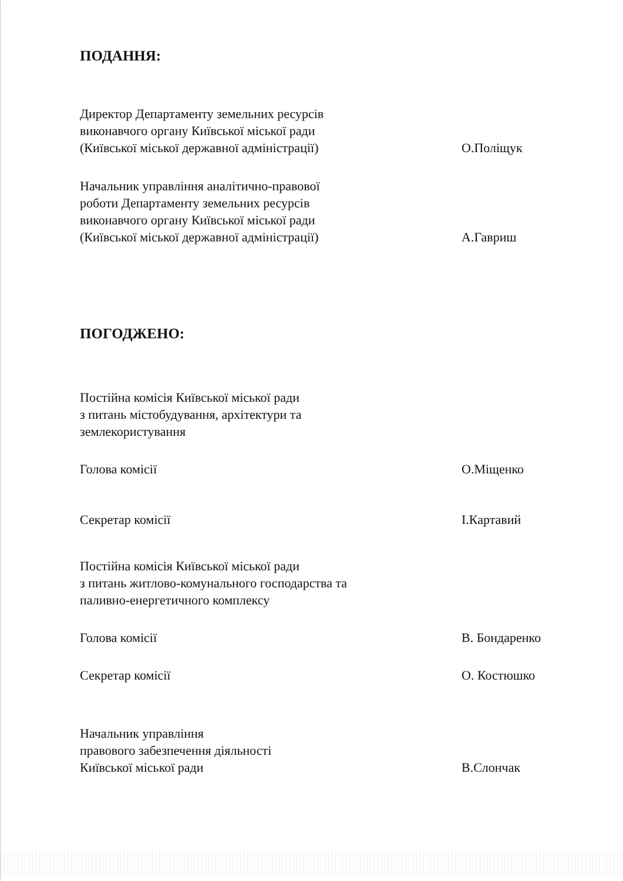ПОДАННЯ:
Директор Департаменту земельних ресурсів
виконавчого органу Київської міської ради
(Київської міської державної адміністрації)
О.Поліщук
Начальник управління аналітично-правової
роботи Департаменту земельних ресурсів
виконавчого органу Київської міської ради
(Київської міської державної адміністрації)
А.Гавриш
ПОГОДЖЕНО:
Постійна комісія Київської міської ради
з питань містобудування, архітектури та
землекористування
Голова комісії
О.Міщенко
Секретар комісії
І.Картавий
Постійна комісія Київської міської ради
з питань житлово-комунального господарства та
паливно-енергетичного комплексу
Голова комісії
В. Бондаренко
Секретар комісії
О. Костюшко
Начальник управління
правового забезпечення діяльності
Київської міської ради
В.Слончак